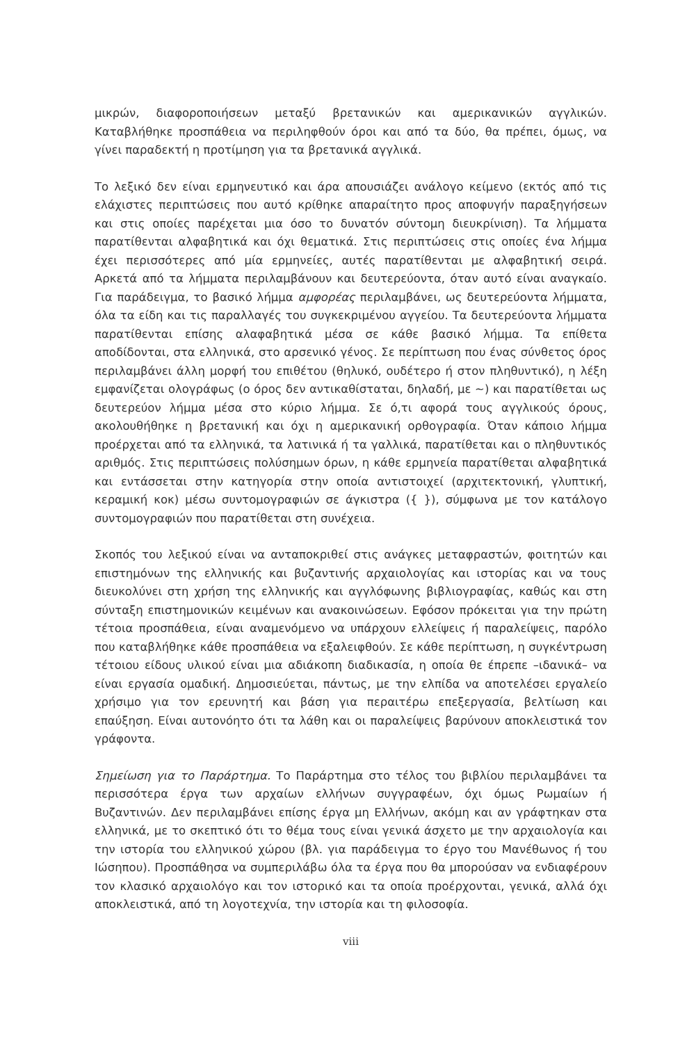μικρών, διαφοροποιήσεων μεταξύ βρετανικών και αμερικανικών αγγλικών. Καταβλήθηκε προσπάθεια να περιληφθούν όροι και από τα δύο, θα πρέπει, όμως, να γίνει παραδεκτή η προτίμηση για τα βρετανικά αγγλικά.
Το λεξικό δεν είναι ερμηνευτικό και άρα απουσιάζει ανάλογο κείμενο (εκτός από τις ελάχιστες περιπτώσεις που αυτό κρίθηκε απαραίτητο προς αποφυγήν παραξηγήσεων και στις οποίες παρέχεται μια όσο το δυνατόν σύντομη διευκρίνιση). Τα λήμματα παρατίθενται αλφαβητικά και όχι θεματικά. Στις περιπτώσεις στις οποίες ένα λήμμα έχει περισσότερες από μία ερμηνείες, αυτές παρατίθενται με αλφαβητική σειρά. Αρκετά από τα λήμματα περιλαμβάνουν και δευτερεύοντα, όταν αυτό είναι αναγκαίο. Για παράδειγμα, το βασικό λήμμα αμφορέας περιλαμβάνει, ως δευτερεύοντα λήμματα, όλα τα είδη και τις παραλλαγές του συγκεκριμένου αγγείου. Τα δευτερεύοντα λήμματα παρατίθενται επίσης αλαφαβητικά μέσα σε κάθε βασικό λήμμα. Τα επίθετα αποδίδονται, στα ελληνικά, στο αρσενικό γένος. Σε περίπτωση που ένας σύνθετος όρος περιλαμβάνει άλλη μορφή του επιθέτου (θηλυκό, ουδέτερο ή στον πληθυντικό), η λέξη εμφανίζεται ολογράφως (ο όρος δεν αντικαθίσταται, δηλαδή, με ~) και παρατίθεται ως δευτερεύον λήμμα μέσα στο κύριο λήμμα. Σε ό,τι αφορά τους αγγλικούς όρους, ακολουθήθηκε η βρετανική και όχι η αμερικανική ορθογραφία. Όταν κάποιο λήμμα προέρχεται από τα ελληνικά, τα λατινικά ή τα γαλλικά, παρατίθεται και ο πληθυντικός αριθμός. Στις περιπτώσεις πολύσημων όρων, η κάθε ερμηνεία παρατίθεται αλφαβητικά και εντάσσεται στην κατηγορία στην οποία αντιστοιχεί (αρχιτεκτονική, γλυπτική, κεραμική κοκ) μέσω συντομογραφιών σε άγκιστρα ({ }), σύμφωνα με τον κατάλογο συντομογραφιών που παρατίθεται στη συνέχεια.
Σκοπός του λεξικού είναι να ανταποκριθεί στις ανάγκες μεταφραστών, φοιτητών και επιστημόνων της ελληνικής και βυζαντινής αρχαιολογίας και ιστορίας και να τους διευκολύνει στη χρήση της ελληνικής και αγγλόφωνης βιβλιογραφίας, καθώς και στη σύνταξη επιστημονικών κειμένων και ανακοινώσεων. Εφόσον πρόκειται για την πρώτη τέτοια προσπάθεια, είναι αναμενόμενο να υπάρχουν ελλείψεις ή παραλείψεις, παρόλο που καταβλήθηκε κάθε προσπάθεια να εξαλειφθούν. Σε κάθε περίπτωση, η συγκέντρωση τέτοιου είδους υλικού είναι μια αδιάκοπη διαδικασία, η οποία θε έπρεπε –ιδανικά– να είναι εργασία ομαδική. Δημοσιεύεται, πάντως, με την ελπίδα να αποτελέσει εργαλείο χρήσιμο για τον ερευνητή και βάση για περαιτέρω επεξεργασία, βελτίωση και επαύξηση. Είναι αυτονόητο ότι τα λάθη και οι παραλείψεις βαρύνουν αποκλειστικά τον γράφοντα.
Σημείωση για το Παράρτημα. Το Παράρτημα στο τέλος του βιβλίου περιλαμβάνει τα περισσότερα έργα των αρχαίων ελλήνων συγγραφέων, όχι όμως Ρωμαίων ή Βυζαντινών. Δεν περιλαμβάνει επίσης έργα μη Ελλήνων, ακόμη και αν γράφτηκαν στα ελληνικά, με το σκεπτικό ότι το θέμα τους είναι γενικά άσχετο με την αρχαιολογία και την ιστορία του ελληνικού χώρου (βλ. για παράδειγμα το έργο του Μανέθωνος ή του Ιώσηπου). Προσπάθησα να συμπεριλάβω όλα τα έργα που θα μπορούσαν να ενδιαφέρουν τον κλασικό αρχαιολόγο και τον ιστορικό και τα οποία προέρχονται, γενικά, αλλά όχι αποκλειστικά, από τη λογοτεχνία, την ιστορία και τη φιλοσοφία.
viii